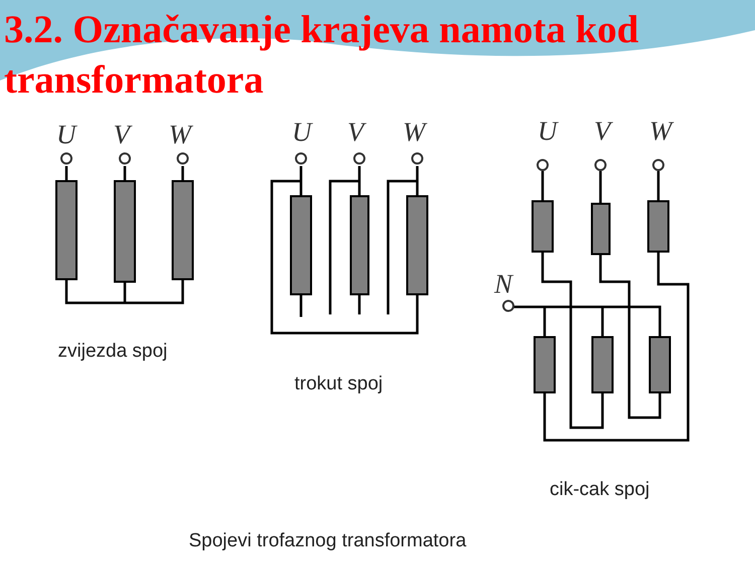3.2. Označavanje krajeva namota kod transformatora
U
V
W
U
V
W
U
V
W
N
zvijezda spoj
trokut spoj
cik-cak spoj
Spojevi trofaznog transformatora